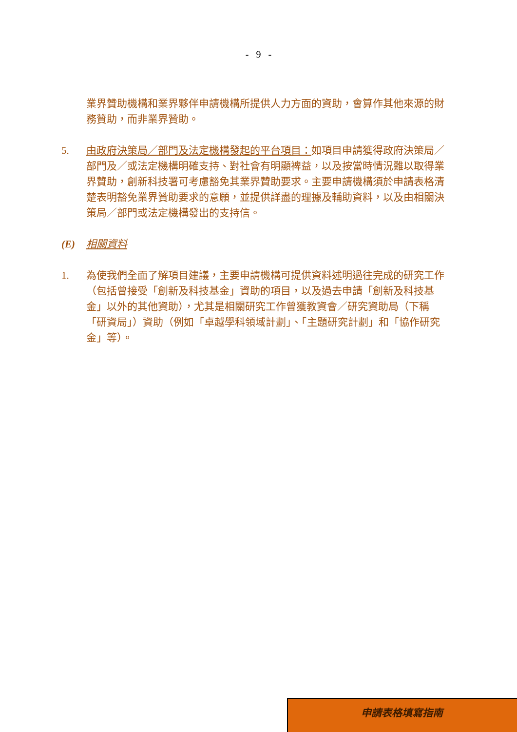- 9 -
業界贊助機構和業界夥伴申請機構所提供人力方面的資助，會算作其他來源的財務贊助，而非業界贊助。
5. 由政府決策局／部門及法定機構發起的平台項目：如項目申請獲得政府決策局／部門及／或法定機構明確支持、對社會有明顯裨益，以及按當時情況難以取得業界贊助，創新科技署可考慮豁免其業界贊助要求。主要申請機構須於申請表格清楚表明豁免業界贊助要求的意願，並提供詳盡的理據及輔助資料，以及由相關決策局／部門或法定機構發出的支持信。
(E) 相關資料
1. 為使我們全面了解項目建議，主要申請機構可提供資料述明過往完成的研究工作（包括曾接受「創新及科技基金」資助的項目，以及過去申請「創新及科技基金」以外的其他資助），尤其是相關研究工作曾獲教資會／研究資助局（下稱「研資局」）資助（例如「卓越學科領域計劃」、「主題研究計劃」和「協作研究金」等）。
申請表格填寫指南